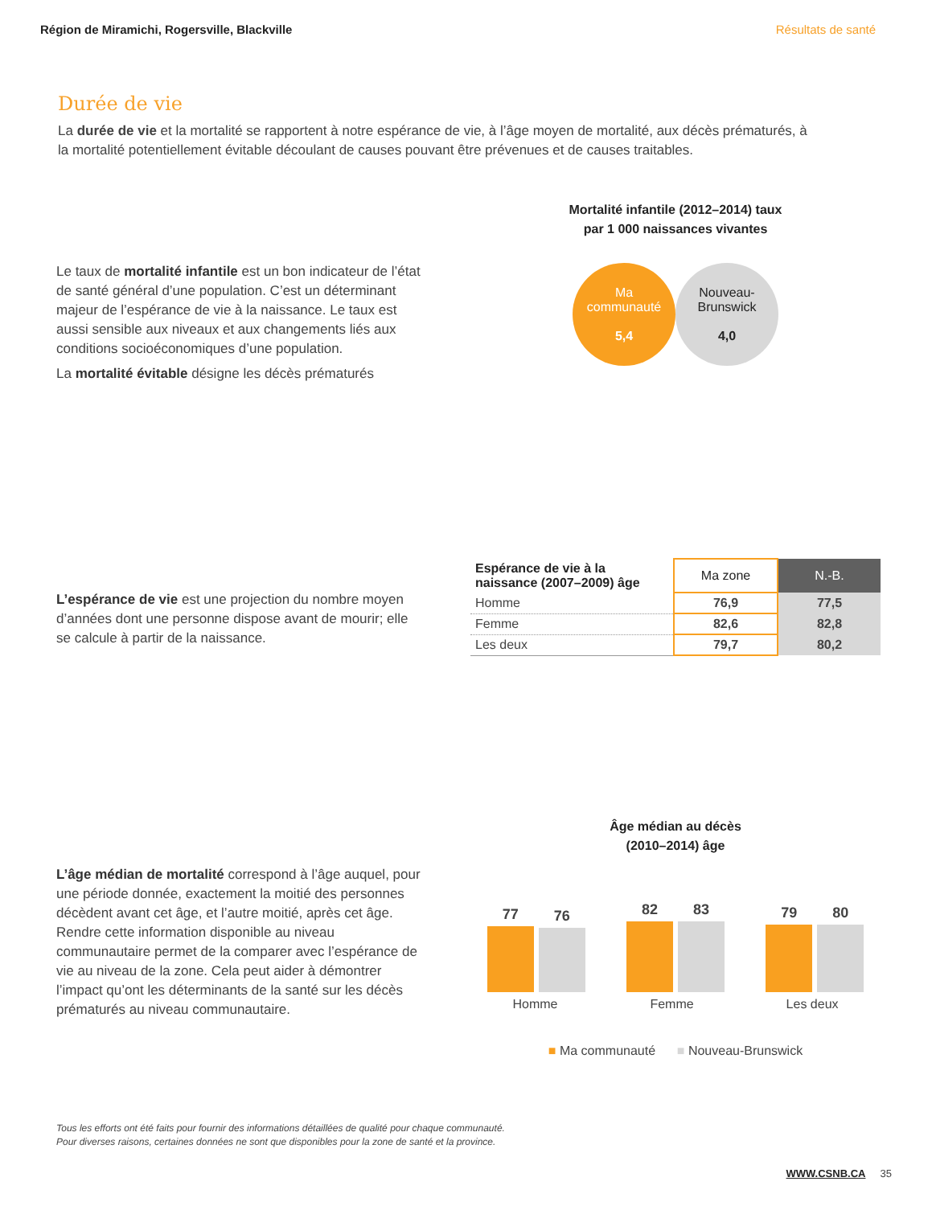Région de Miramichi, Rogersville, Blackville Résultats de santé
Durée de vie
La durée de vie et la mortalité se rapportent à notre espérance de vie, à l’âge moyen de mortalité, aux décès prématurés, à la mortalité potentiellement évitable découlant de causes pouvant être prévenues et de causes traitables.
Le taux de mortalité infantile est un bon indicateur de l’état de santé général d’une population. C’est un déterminant majeur de l’espérance de vie à la naissance. Le taux est aussi sensible aux niveaux et aux changements liés aux conditions socioéconomiques d’une population.
La mortalité évitable désigne les décès prématurés
Mortalité infantile (2012–2014) taux
par 1 000 naissances vivantes
Ma
communauté
5,4
Nouveau-
Brunswick
4,0
L’espérance de vie est une projection du nombre moyen d’années dont une personne dispose avant de mourir; elle se calcule à partir de la naissance.
| Espérance de vie à la naissance (2007–2009) âge | Ma zone | N.-B. |
| --- | --- | --- |
| Homme | 76,9 | 77,5 |
| Femme | 82,6 | 82,8 |
| Les deux | 79,7 | 80,2 |
L’âge médian de mortalité correspond à l’âge auquel, pour une période donnée, exactement la moitié des personnes décèdent avant cet âge, et l’autre moitié, après cet âge. Rendre cette information disponible au niveau communautaire permet de la comparer avec l’espérance de vie au niveau de la zone. Cela peut aider à démontrer l’impact qu’ont les déterminants de la santé sur les décès prématurés au niveau communautaire.
Âge médian au décès
(2010–2014) âge
77
76
82
83
79
80
Homme Femme Les deux
■ Ma communauté ■ Nouveau-Brunswick
Tous les efforts ont été faits pour fournir des informations détaillées de qualité pour chaque communauté.
Pour diverses raisons, certaines données ne sont que disponibles pour la zone de santé et la province.
WWW.CSNB.CA 35